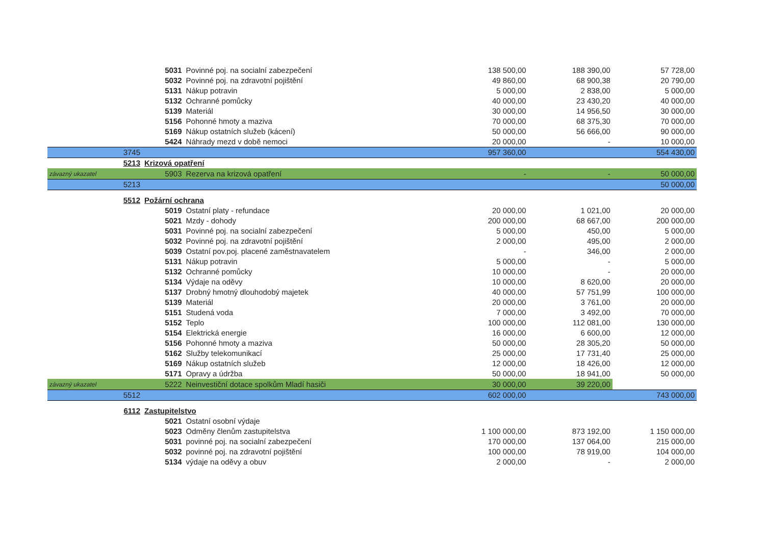| | 5031 | Povinné poj. na socialní zabezpečení | 138 500,00 | 188 390,00 | 57 728,00 |
| | 5032 | Povinné poj. na zdravotní pojištění | 49 860,00 | 68 900,38 | 20 790,00 |
| | 5131 | Nákup potravin | 5 000,00 | 2 838,00 | 5 000,00 |
| | 5132 | Ochranné pomůcky | 40 000,00 | 23 430,20 | 40 000,00 |
| | 5139 | Materiál | 30 000,00 | 14 956,50 | 30 000,00 |
| | 5156 | Pohonné hmoty a maziva | 70 000,00 | 68 375,30 | 70 000,00 |
| | 5169 | Nákup ostatních služeb (kácení) | 50 000,00 | 56 666,00 | 90 000,00 |
| | 5424 | Náhrady mezd v době nemoci | 20 000,00 | - | 10 000,00 |
| 3745 | | | 957 360,00 | | 554 430,00 |
| 5213 | Krizová opatření | | | | |
| závazný ukazatel | 5903 | Rezerva na krizová opatření | - | - | 50 000,00 |
| 5213 | | | | | 50 000,00 |
| 5512 | Požární ochrana | | | | |
| | 5019 | Ostatní platy - refundace | 20 000,00 | 1 021,00 | 20 000,00 |
| | 5021 | Mzdy - dohody | 200 000,00 | 68 667,00 | 200 000,00 |
| | 5031 | Povinné poj. na socialní zabezpečení | 5 000,00 | 450,00 | 5 000,00 |
| | 5032 | Povinné poj. na zdravotní pojištění | 2 000,00 | 495,00 | 2 000,00 |
| | 5039 | Ostatní pov.poj. placené zaměstnavatelem | - | 346,00 | 2 000,00 |
| | 5131 | Nákup potravin | 5 000,00 | - | 5 000,00 |
| | 5132 | Ochranné pomůcky | 10 000,00 | - | 20 000,00 |
| | 5134 | Výdaje na oděvy | 10 000,00 | 8 620,00 | 20 000,00 |
| | 5137 | Drobný hmotný dlouhodobý majetek | 40 000,00 | 57 751,99 | 100 000,00 |
| | 5139 | Materiál | 20 000,00 | 3 761,00 | 20 000,00 |
| | 5151 | Studená voda | 7 000,00 | 3 492,00 | 70 000,00 |
| | 5152 | Teplo | 100 000,00 | 112 081,00 | 130 000,00 |
| | 5154 | Elektrická energie | 16 000,00 | 6 600,00 | 12 000,00 |
| | 5156 | Pohonné hmoty a maziva | 50 000,00 | 28 305,20 | 50 000,00 |
| | 5162 | Služby telekomunikací | 25 000,00 | 17 731,40 | 25 000,00 |
| | 5169 | Nákup ostatních služeb | 12 000,00 | 18 426,00 | 12 000,00 |
| | 5171 | Opravy a údržba | 50 000,00 | 18 941,00 | 50 000,00 |
| závazný ukazatel | 5222 | Neinvestiční dotace spolkům Mladí hasiči | 30 000,00 | 39 220,00 | |
| 5512 | | | 602 000,00 | | 743 000,00 |
| 6112 | Zastupitelstvo | | | | |
| | 5021 | Ostatní osobní výdaje | | | |
| | 5023 | Odměny členům zastupitelstva | 1 100 000,00 | 873 192,00 | 1 150 000,00 |
| | 5031 | povinné poj. na socialní zabezpečení | 170 000,00 | 137 064,00 | 215 000,00 |
| | 5032 | povinné poj. na zdravotní pojištění | 100 000,00 | 78 919,00 | 104 000,00 |
| | 5134 | výdaje na oděvy a obuv | 2 000,00 | - | 2 000,00 |